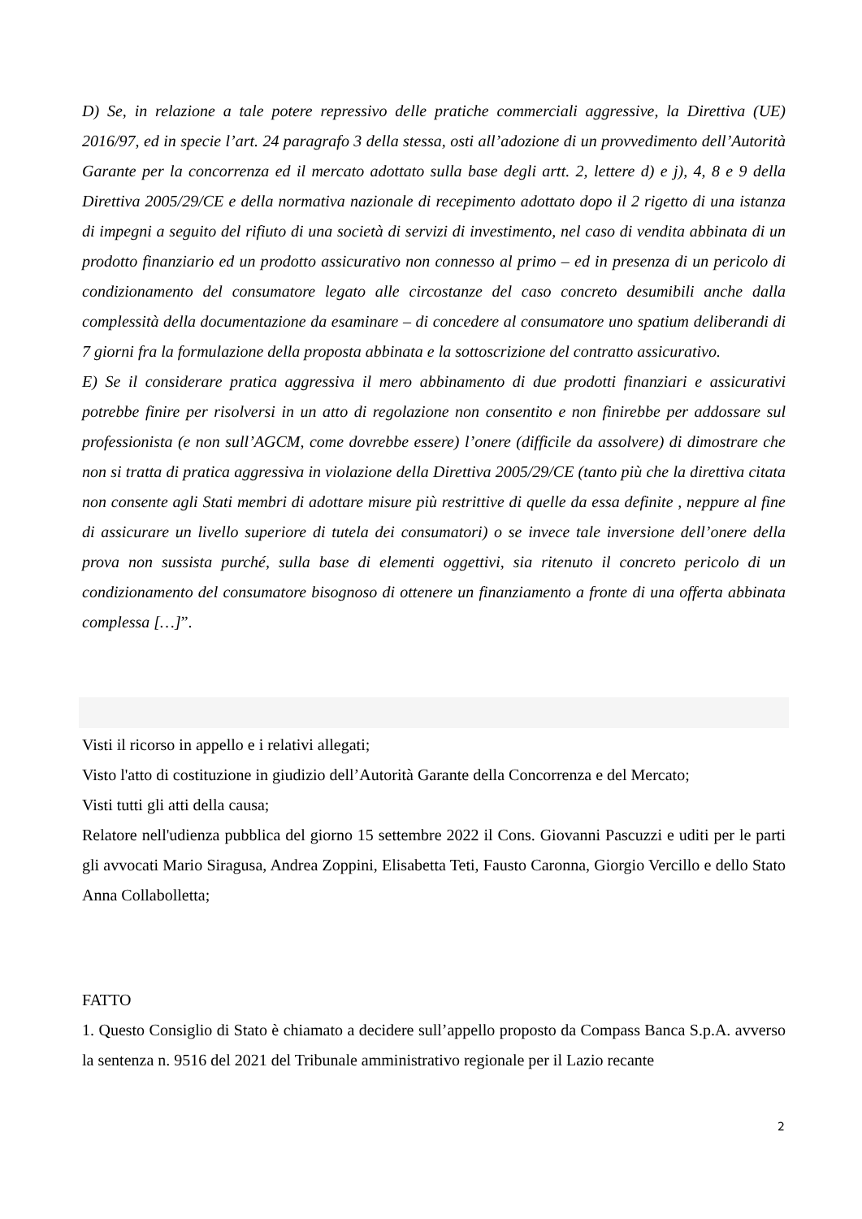D) Se, in relazione a tale potere repressivo delle pratiche commerciali aggressive, la Direttiva (UE) 2016/97, ed in specie l’art. 24 paragrafo 3 della stessa, osti all’adozione di un provvedimento dell’Autorità Garante per la concorrenza ed il mercato adottato sulla base degli artt. 2, lettere d) e j), 4, 8 e 9 della Direttiva 2005/29/CE e della normativa nazionale di recepimento adottato dopo il 2 rigetto di una istanza di impegni a seguito del rifiuto di una società di servizi di investimento, nel caso di vendita abbinata di un prodotto finanziario ed un prodotto assicurativo non connesso al primo – ed in presenza di un pericolo di condizionamento del consumatore legato alle circostanze del caso concreto desumibili anche dalla complessità della documentazione da esaminare – di concedere al consumatore uno spatium deliberandi di 7 giorni fra la formulazione della proposta abbinata e la sottoscrizione del contratto assicurativo.
E) Se il considerare pratica aggressiva il mero abbinamento di due prodotti finanziari e assicurativi potrebbe finire per risolversi in un atto di regolazione non consentito e non finirebbe per addossare sul professionista (e non sull’AGCM, come dovrebbe essere) l’onere (difficile da assolvere) di dimostrare che non si tratta di pratica aggressiva in violazione della Direttiva 2005/29/CE (tanto più che la direttiva citata non consente agli Stati membri di adottare misure più restrittive di quelle da essa definite , neppure al fine di assicurare un livello superiore di tutela dei consumatori) o se invece tale inversione dell’onere della prova non sussista purché, sulla base di elementi oggettivi, sia ritenuto il concreto pericolo di un condizionamento del consumatore bisognoso di ottenere un finanziamento a fronte di una offerta abbinata complessa […]”.
Visti il ricorso in appello e i relativi allegati;
Visto l'atto di costituzione in giudizio dell’Autorità Garante della Concorrenza e del Mercato;
Visti tutti gli atti della causa;
Relatore nell'udienza pubblica del giorno 15 settembre 2022 il Cons. Giovanni Pascuzzi e uditi per le parti gli avvocati Mario Siragusa, Andrea Zoppini, Elisabetta Teti, Fausto Caronna, Giorgio Vercillo e dello Stato Anna Collabolletta;
FATTO
1. Questo Consiglio di Stato è chiamato a decidere sull’appello proposto da Compass Banca S.p.A. avverso la sentenza n. 9516 del 2021 del Tribunale amministrativo regionale per il Lazio recante
2